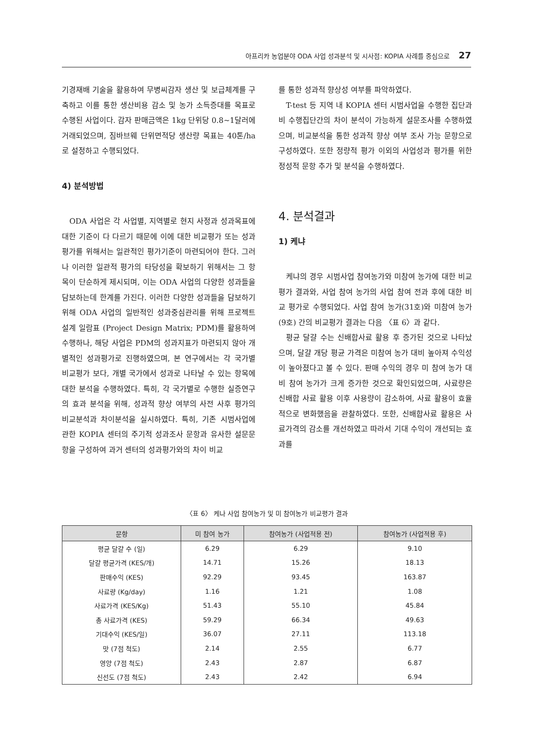아프리카 농업분야 ODA 사업 성과분석 및 시사점: KOPIA 사례를 중심으로 27
기경재배 기술을 활용하여 무병씨감자 생산 및 보급체계를 구축하고 이를 통한 생산비용 감소 및 농가 소득증대를 목표로 수행된 사업이다. 감자 판매금액은 1kg 단위당 0.8~1달러에 거래되었으며, 짐바브웨 단위면적당 생산량 목표는 40톤/ha로 설정하고 수행되었다.
4) 분석방법
ODA 사업은 각 사업별, 지역별로 현지 사정과 성과목표에 대한 기준이 다 다르기 때문에 이에 대한 비교평가 또는 성과평가를 위해서는 일관적인 평가기준이 마련되어야 한다. 그러나 이러한 일관적 평가의 타당성을 확보하기 위해서는 그 항목이 단순하게 제시되며, 이는 ODA 사업의 다양한 성과들을 담보하는데 한계를 가진다. 이러한 다양한 성과들을 담보하기 위해 ODA 사업의 일반적인 성과중심관리를 위해 프로젝트 설계 일람표 (Project Design Matrix; PDM)를 활용하여 수행하나, 해당 사업은 PDM의 성과지표가 마련되지 않아 개별적인 성과평가로 진행하였으며, 본 연구에서는 각 국가별 비교평가 보다, 개별 국가에서 성과로 나타날 수 있는 항목에 대한 분석을 수행하였다. 특히, 각 국가별로 수행한 실증연구의 효과 분석을 위해, 성과적 향상 여부의 사전 사후 평가의 비교분석과 차이분석을 실시하였다. 특히, 기존 시범사업에 관한 KOPIA 센터의 주기적 성과조사 문항과 유사한 설문문항을 구성하여 과거 센터의 성과평가와의 차이 비교
를 통한 성과적 향상성 여부를 파악하였다.
T-test 등 지역 내 KOPIA 센터 시범사업을 수행한 집단과 비 수행집단간의 차이 분석이 가능하게 설문조사를 수행하였으며, 비교분석을 통한 성과적 향상 여부 조사 가능 문항으로 구성하였다. 또한 정량적 평가 이외의 사업성과 평가를 위한 정성적 문항 추가 및 분석을 수행하였다.
4. 분석결과
1) 케냐
케냐의 경우 시범사업 참여농가와 미참여 농가에 대한 비교평가 결과와, 사업 참여 농가의 사업 참여 전과 후에 대한 비교 평가로 수행되었다. 사업 참여 농가(31호)와 미참여 농가(9호) 간의 비교평가 결과는 다음 〈표 6〉과 같다.
평균 달걀 수는 신배합사료 활용 후 증가된 것으로 나타났으며, 달걀 개당 평균 가격은 미참여 농가 대비 높아져 수익성이 높아졌다고 볼 수 있다. 판매 수익의 경우 미 참여 농가 대비 참여 농가가 크게 증가한 것으로 확인되었으며, 사료량은 신배합 사료 활용 이후 사용량이 감소하여, 사료 활용이 효율적으로 변화했음을 관찰하였다. 또한, 신배합사료 활용은 사료가격의 감소를 개선하였고 따라서 기대 수익이 개선되는 효과를
〈표 6〉 케나 사업 참여농가 및 미 참여농가 비교평가 결과
| 문항 | 미 참여 농가 | 참여농가 (사업적용 전) | 참여농가 (사업적용 후) |
| --- | --- | --- | --- |
| 평균 달걀 수 (일) | 6.29 | 6.29 | 9.10 |
| 달걀 평균가격 (KES/개) | 14.71 | 15.26 | 18.13 |
| 판매수익 (KES) | 92.29 | 93.45 | 163.87 |
| 사료량 (Kg/day) | 1.16 | 1.21 | 1.08 |
| 사료가격 (KES/Kg) | 51.43 | 55.10 | 45.84 |
| 총 사료가격 (KES) | 59.29 | 66.34 | 49.63 |
| 기대수익 (KES/일) | 36.07 | 27.11 | 113.18 |
| 맛 (7점 척도) | 2.14 | 2.55 | 6.77 |
| 영양 (7점 척도) | 2.43 | 2.87 | 6.87 |
| 신선도 (7점 척도) | 2.43 | 2.42 | 6.94 |